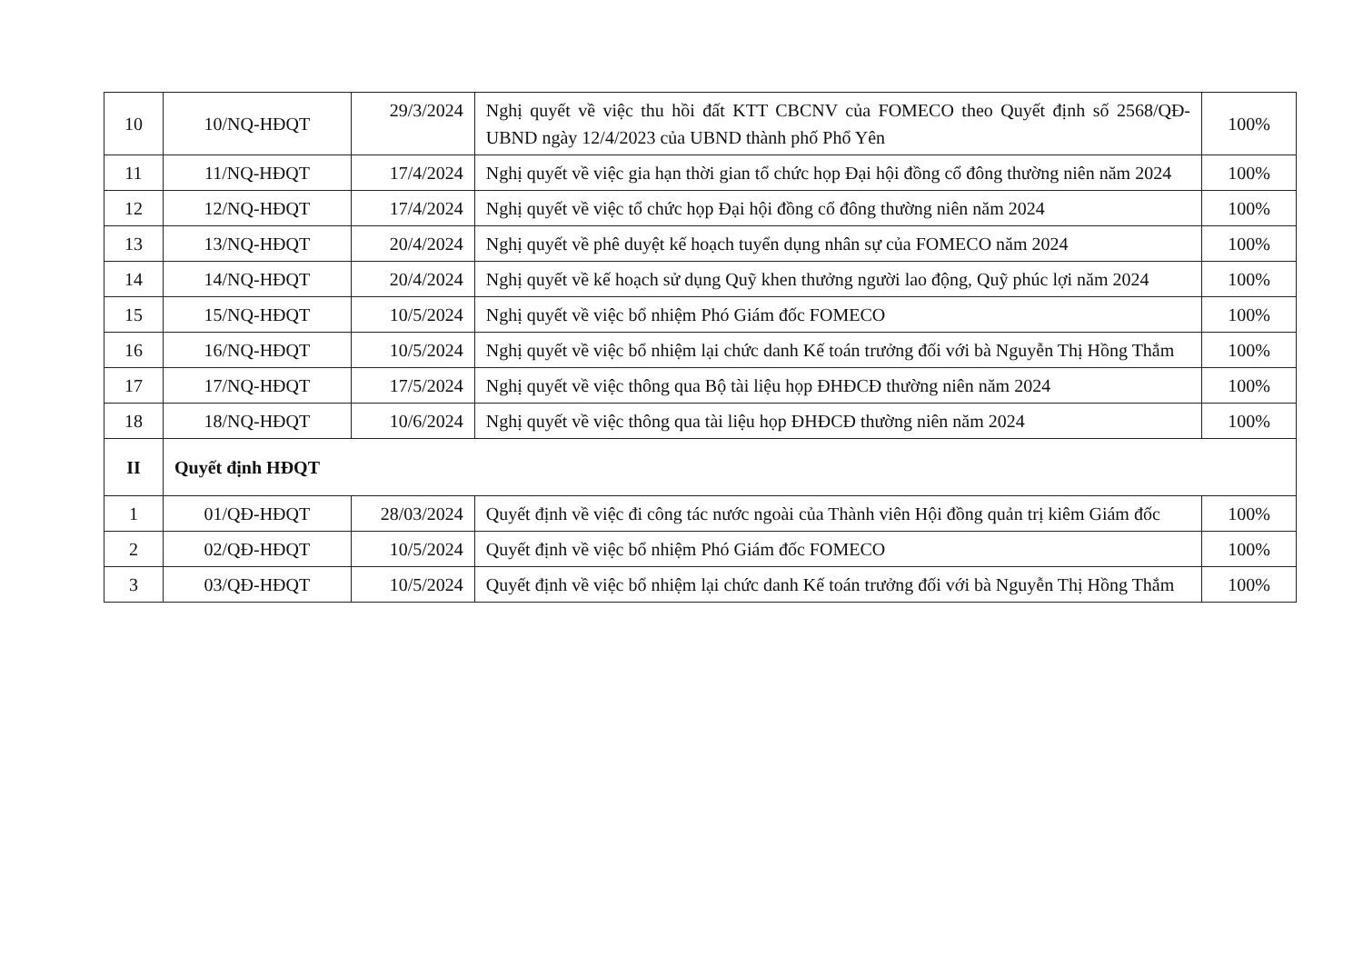| 10 | 10/NQ-HĐQT | 29/3/2024 | Nghị quyết về việc thu hồi đất KTT CBCNV của FOMECO theo Quyết định số 2568/QĐ-UBND ngày 12/4/2023 của UBND thành phố Phổ Yên | 100% |
| 11 | 11/NQ-HĐQT | 17/4/2024 | Nghị quyết về việc gia hạn thời gian tổ chức họp Đại hội đồng cổ đông thường niên năm 2024 | 100% |
| 12 | 12/NQ-HĐQT | 17/4/2024 | Nghị quyết về việc tổ chức họp Đại hội đồng cổ đông thường niên năm 2024 | 100% |
| 13 | 13/NQ-HĐQT | 20/4/2024 | Nghị quyết về phê duyệt kế hoạch tuyển dụng nhân sự của FOMECO năm 2024 | 100% |
| 14 | 14/NQ-HĐQT | 20/4/2024 | Nghị quyết về kế hoạch sử dụng Quỹ khen thưởng người lao động, Quỹ phúc lợi năm 2024 | 100% |
| 15 | 15/NQ-HĐQT | 10/5/2024 | Nghị quyết về việc bổ nhiệm Phó Giám đốc FOMECO | 100% |
| 16 | 16/NQ-HĐQT | 10/5/2024 | Nghị quyết về việc bổ nhiệm lại chức danh Kế toán trưởng đối với bà Nguyễn Thị Hồng Thắm | 100% |
| 17 | 17/NQ-HĐQT | 17/5/2024 | Nghị quyết về việc thông qua Bộ tài liệu họp ĐHĐCĐ thường niên năm 2024 | 100% |
| 18 | 18/NQ-HĐQT | 10/6/2024 | Nghị quyết về việc thông qua tài liệu họp ĐHĐCĐ thường niên năm 2024 | 100% |
| II | Quyết định HĐQT | | | |
| 1 | 01/QĐ-HĐQT | 28/03/2024 | Quyết định về việc đi công tác nước ngoài của Thành viên Hội đồng quản trị kiêm Giám đốc | 100% |
| 2 | 02/QĐ-HĐQT | 10/5/2024 | Quyết định về việc bổ nhiệm Phó Giám đốc FOMECO | 100% |
| 3 | 03/QĐ-HĐQT | 10/5/2024 | Quyết định về việc bổ nhiệm lại chức danh Kế toán trưởng đối với bà Nguyễn Thị Hồng Thắm | 100% |